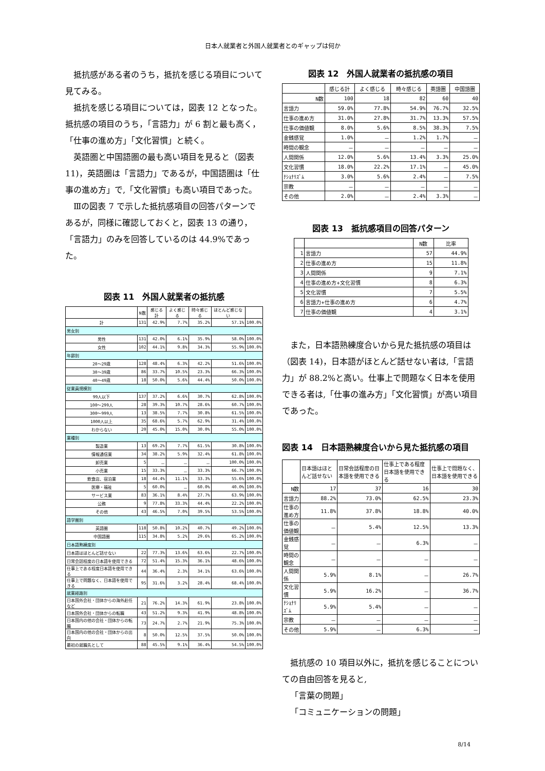日本人就業者と外国人就業者とのギャップは何か
抵抗感がある者のうち，抵抗を感じる項目について見てみる。
抵抗を感じる項目については，図表 12 となった。
抵抗感の項目のうち，「言語力」が 6 割と最も高く，「仕事の進め方」「文化習慣」と続く。
英語圏と中国語圏の最も高い項目を見ると（図表 11)，英語圏は「言語力」であるが，中国語圏は「仕事の進め方」で,「文化習慣」も高い項目であった。
Ⅲの図表 7 で示した抵抗感項目の回答パターンであるが，同様に確認しておくと，図表 13 の通り，「言語力」のみを回答しているのは 44.9%であった。
図表 11　外国人就業者の抵抗感
| | N数 | 感じる計 | よく感じる | 時々感じる | ほとんど感じない | |
| 計 | 131 | 42.9% | 7.7% | 35.2% | 57.1% | 100.0% |
| 男女別 | | | | | | |
| 男性 | 131 | 42.0% | 6.1% | 35.9% | 58.0% | 100.0% |
| 女性 | 102 | 44.1% | 9.8% | 34.3% | 55.9% | 100.0% |
| 年齢別 | | | | | | |
| 20～29歳 | 128 | 48.4% | 6.3% | 42.2% | 51.6% | 100.0% |
| 30～39歳 | 86 | 33.7% | 10.5% | 23.3% | 66.3% | 100.0% |
| 40～49歳 | 18 | 50.0% | 5.6% | 44.4% | 50.0% | 100.0% |
| 従業員規模別 | | | | | | |
| 99人以下 | 137 | 37.2% | 6.6% | 30.7% | 62.8% | 100.0% |
| 100～299人 | 28 | 39.3% | 10.7% | 28.6% | 60.7% | 100.0% |
| 300～999人 | 13 | 38.5% | 7.7% | 30.8% | 61.5% | 100.0% |
| 1000人以上 | 35 | 68.6% | 5.7% | 62.9% | 31.4% | 100.0% |
| わからない | 20 | 45.0% | 15.0% | 30.0% | 55.0% | 100.0% |
| 業種別 | | | | | | |
| 製造業 | 13 | 69.2% | 7.7% | 61.5% | 30.8% | 100.0% |
| 情報通信業 | 34 | 38.2% | 5.9% | 32.4% | 61.8% | 100.0% |
| 卸売業 | 5 | － | － | － | 100.0% | 100.0% |
| 小売業 | 15 | 33.3% | － | 33.3% | 66.7% | 100.0% |
| 飲食店、宿泊業 | 18 | 44.4% | 11.1% | 33.3% | 55.6% | 100.0% |
| 医療・福祉 | 5 | 60.0% | － | 60.0% | 40.0% | 100.0% |
| サービス業 | 83 | 36.1% | 8.4% | 27.7% | 63.9% | 100.0% |
| 公務 | 9 | 77.8% | 33.3% | 44.4% | 22.2% | 100.0% |
| その他 | 43 | 46.5% | 7.0% | 39.5% | 53.5% | 100.0% |
| 語学圏別 | | | | | | |
| 英語圏 | 118 | 50.8% | 10.2% | 40.7% | 49.2% | 100.0% |
| 中国語圏 | 115 | 34.8% | 5.2% | 29.6% | 65.2% | 100.0% |
| 日本語熟練度別 | | | | | | |
| 日本語はほとんど話せない | 22 | 77.3% | 13.6% | 63.6% | 22.7% | 100.0% |
| 日常会話程度の日本語を使用できる | 72 | 51.4% | 15.3% | 36.1% | 48.6% | 100.0% |
| 仕事上である程度日本語を使用できる | 44 | 36.4% | 2.3% | 34.1% | 63.6% | 100.0% |
| 仕事上で問題なく、日本語を使用できる | 95 | 31.6% | 3.2% | 28.4% | 68.4% | 100.0% |
| 就業経路別 | | | | | | |
| 日本国外会社・団体からの海外赴任など | 21 | 76.2% | 14.3% | 61.9% | 23.8% | 100.0% |
| 日本国外会社・団体からの転職 | 43 | 51.2% | 9.3% | 41.9% | 48.8% | 100.0% |
| 日本国内の他の会社・団体からの転職 | 73 | 24.7% | 2.7% | 21.9% | 75.3% | 100.0% |
| 日本国内の他の会社・団体からの出向 | 8 | 50.0% | 12.5% | 37.5% | 50.0% | 100.0% |
| 最初の就職先として | 88 | 45.5% | 9.1% | 36.4% | 54.5% | 100.0% |
図表 12　外国人就業者の抵抗感の項目
| | 感じる計 | よく感じる | 時々感じる | 英語圏 | 中国語圏 |
| N数 | 100 | 18 | 82 | 60 | 40 |
| 言語力 | 59.0% | 77.8% | 54.9% | 76.7% | 32.5% |
| 仕事の進め方 | 31.0% | 27.8% | 31.7% | 13.3% | 57.5% |
| 仕事の価値観 | 8.0% | 5.6% | 8.5% | 38.3% | 7.5% |
| 金銭感覚 | 1.0% | － | 1.2% | 1.7% | － |
| 時間の観念 | － | － | － | － | － |
| 人間関係 | 12.0% | 5.6% | 13.4% | 3.3% | 25.0% |
| 文化習慣 | 18.0% | 22.2% | 17.1% | － | 45.0% |
| ﾅｼｮﾅﾘｽﾞﾑ | 3.0% | 5.6% | 2.4% | － | 7.5% |
| 宗教 | － | － | － | － | － |
| その他 | 2.0% | － | 2.4% | 3.3% | － |
図表 13　抵抗感項目の回答パターン
| | | N数 | 比率 |
| 1 | 言語力 | 57 | 44.9% |
| 2 | 仕事の進め方 | 15 | 11.8% |
| 3 | 人間関係 | 9 | 7.1% |
| 4 | 仕事の進め方+文化習慣 | 8 | 6.3% |
| 5 | 文化習慣 | 7 | 5.5% |
| 6 | 言語力+仕事の進め方 | 6 | 4.7% |
| 7 | 仕事の価値観 | 4 | 3.1% |
また，日本語熟練度合いから見た抵抗感の項目は（図表 14)，日本語がほとんど話せない者は,「言語力」が 88.2%と高い。仕事上で問題なく日本を使用できる者は,「仕事の進み方」「文化習慣」が高い項目であった。
図表 14　日本語熟練度合いから見た抵抗感の項目
| | 日本語はほとんど話せない | 日常会話程度の日本語を使用できる | 仕事上である程度日本語を使用できる | 仕事上で問題なく、日本語を使用できる |
| N数 | 17 | 37 | 16 | 30 |
| 言語力 | 88.2% | 73.0% | 62.5% | 23.3% |
| 仕事の進め方 | 11.8% | 37.8% | 18.8% | 40.0% |
| 仕事の価値観 | － | 5.4% | 12.5% | 13.3% |
| 金銭感覚 | － | － | 6.3% | － |
| 時間の観念 | － | － | － | － |
| 人間関係 | 5.9% | 8.1% | － | 26.7% |
| 文化習慣 | 5.9% | 16.2% | － | 36.7% |
| ﾅｼｮﾅﾘｽﾞﾑ | 5.9% | 5.4% | － | － |
| 宗教 | － | － | － | － |
| その他 | 5.9% | － | 6.3% | － |
抵抗感の 10 項目以外に，抵抗を感じることについての自由回答を見ると,
「言葉の問題」
「コミュニケーションの問題」
8/14